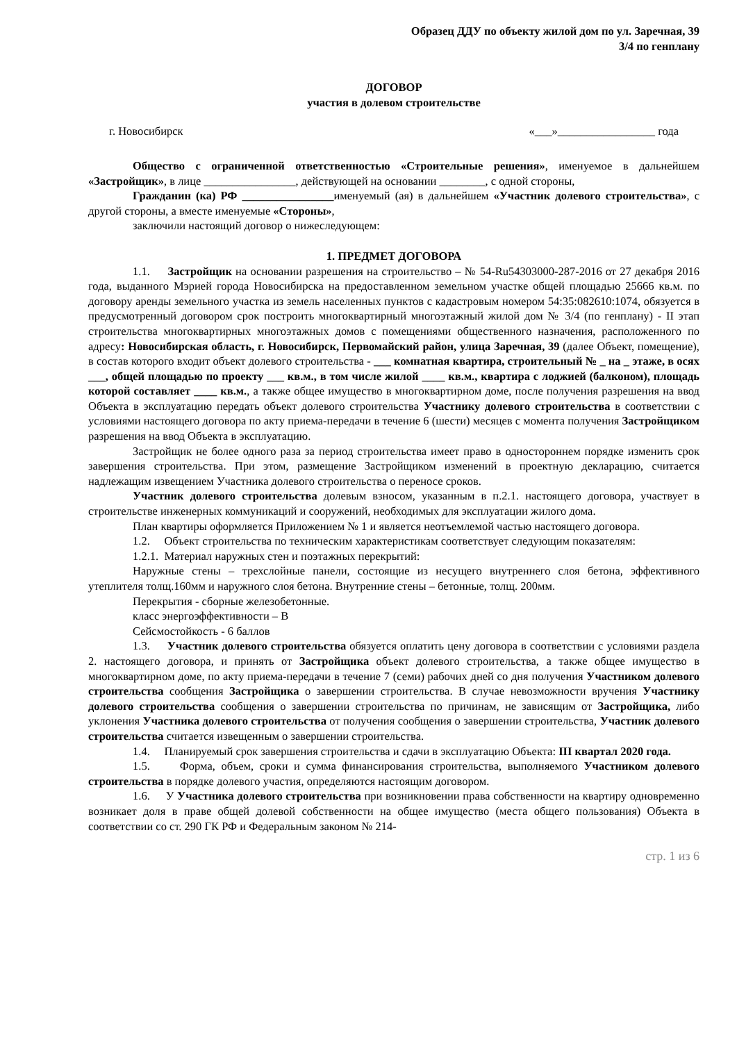Образец ДДУ по объекту жилой дом по ул. Заречная, 39
3/4 по генплану
ДОГОВОР
участия в долевом строительстве
г. Новосибирск «___»_________________ года
Общество с ограниченной ответственностью «Строительные решения», именуемое в дальнейшем «Застройщик», в лице ________________, действующей на основании ________, с одной стороны,
Гражданин (ка) РФ ________________именуемый (ая) в дальнейшем «Участник долевого строительства», с другой стороны, а вместе именуемые «Стороны»,
заключили настоящий договор о нижеследующем:
1. ПРЕДМЕТ ДОГОВОРА
1.1. Застройщик на основании разрешения на строительство – № 54-Ru54303000-287-2016 от 27 декабря 2016 года, выданного Мэрией города Новосибирска на предоставленном земельном участке общей площадью 25666 кв.м. по договору аренды земельного участка из земель населенных пунктов с кадастровым номером 54:35:082610:1074, обязуется в предусмотренный договором срок построить многоквартирный многоэтажный жилой дом № 3/4 (по генплану) - II этап строительства многоквартирных многоэтажных домов с помещениями общественного назначения, расположенного по адресу: Новосибирская область, г. Новосибирск, Первомайский район, улица Заречная, 39 (далее Объект, помещение), в состав которого входит объект долевого строительства - ___ комнатная квартира, строительный № _ на _ этаже, в осях ___, общей площадью по проекту ___ кв.м., в том числе жилой ____ кв.м., квартира с лоджией (балконом), площадь которой составляет ____ кв.м., а также общее имущество в многоквартирном доме, после получения разрешения на ввод Объекта в эксплуатацию передать объект долевого строительства Участнику долевого строительства в соответствии с условиями настоящего договора по акту приема-передачи в течение 6 (шести) месяцев с момента получения Застройщиком разрешения на ввод Объекта в эксплуатацию.
Застройщик не более одного раза за период строительства имеет право в одностороннем порядке изменить срок завершения строительства. При этом, размещение Застройщиком изменений в проектную декларацию, считается надлежащим извещением Участника долевого строительства о переносе сроков.
Участник долевого строительства долевым взносом, указанным в п.2.1. настоящего договора, участвует в строительстве инженерных коммуникаций и сооружений, необходимых для эксплуатации жилого дома.
План квартиры оформляется Приложением № 1 и является неотъемлемой частью настоящего договора.
1.2. Объект строительства по техническим характеристикам соответствует следующим показателям:
1.2.1. Материал наружных стен и поэтажных перекрытий:
Наружные стены – трехслойные панели, состоящие из несущего внутреннего слоя бетона, эффективного утеплителя толщ.160мм и наружного слоя бетона. Внутренние стены – бетонные, толщ. 200мм.
Перекрытия - сборные железобетонные.
класс энергоэффективности – В
Сейсмостойкость - 6 баллов
1.3. Участник долевого строительства обязуется оплатить цену договора в соответствии с условиями раздела 2. настоящего договора, и принять от Застройщика объект долевого строительства, а также общее имущество в многоквартирном доме, по акту приема-передачи в течение 7 (семи) рабочих дней со дня получения Участником долевого строительства сообщения Застройщика о завершении строительства. В случае невозможности вручения Участнику долевого строительства сообщения о завершении строительства по причинам, не зависящим от Застройщика, либо уклонения Участника долевого строительства от получения сообщения о завершении строительства, Участник долевого строительства считается извещенным о завершении строительства.
1.4. Планируемый срок завершения строительства и сдачи в эксплуатацию Объекта: III квартал 2020 года.
1.5. Форма, объем, сроки и сумма финансирования строительства, выполняемого Участником долевого строительства в порядке долевого участия, определяются настоящим договором.
1.6. У Участника долевого строительства при возникновении права собственности на квартиру одновременно возникает доля в праве общей долевой собственности на общее имущество (места общего пользования) Объекта в соответствии со ст. 290 ГК РФ и Федеральным законом № 214-
стр. 1 из 6